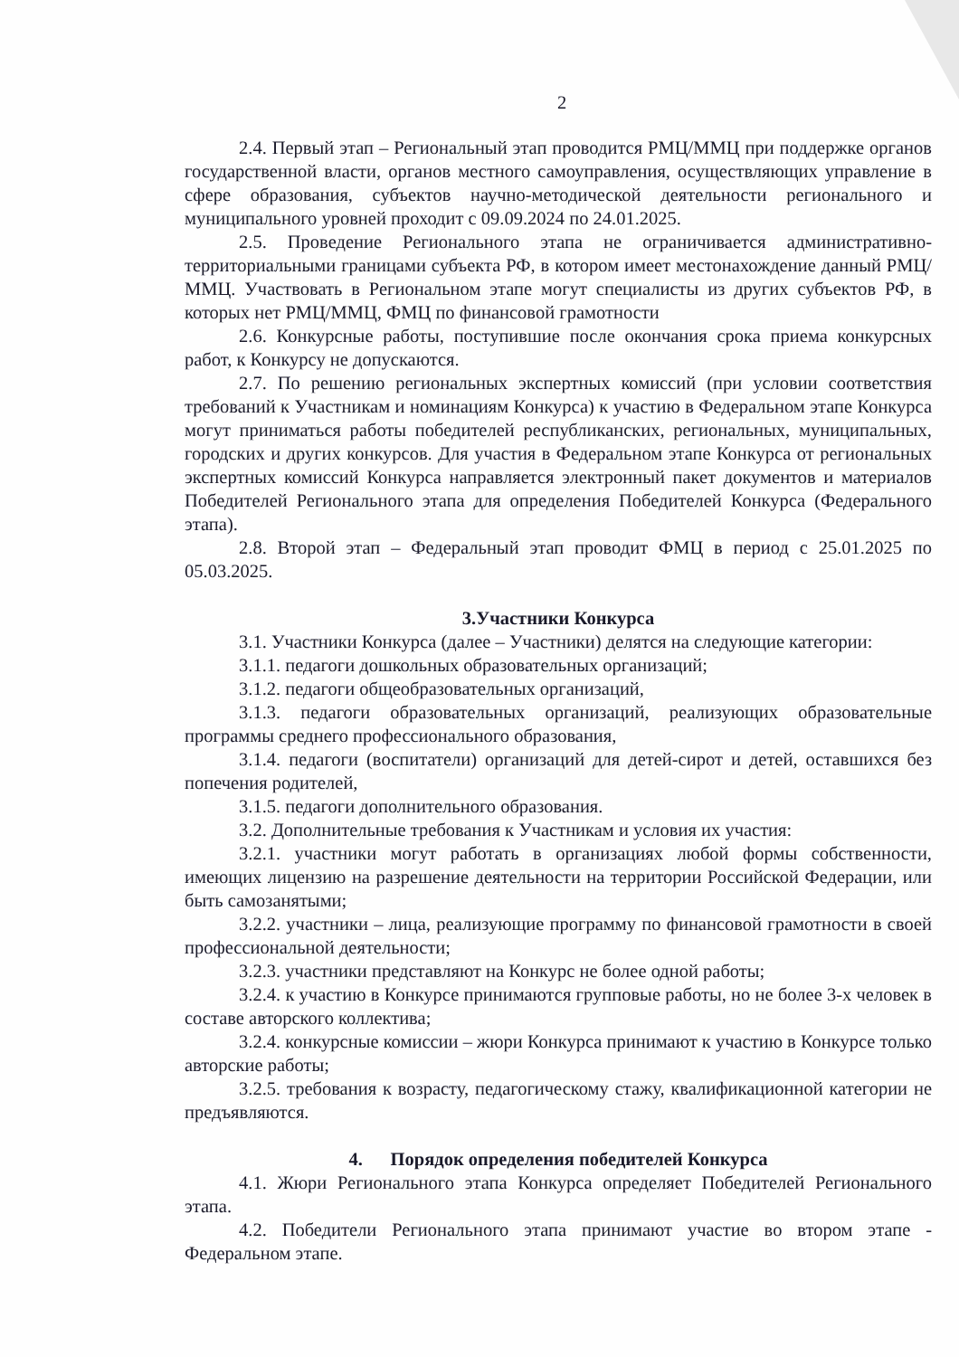2
2.4. Первый этап – Региональный этап проводится РМЦ/ММЦ при поддержке органов государственной власти, органов местного самоуправления, осуществляющих управление в сфере образования, субъектов научно-методической деятельности регионального и муниципального уровней проходит с 09.09.2024 по 24.01.2025.
2.5. Проведение Регионального этапа не ограничивается административно-территориальными границами субъекта РФ, в котором имеет местонахождение данный РМЦ/ММЦ. Участвовать в Региональном этапе могут специалисты из других субъектов РФ, в которых нет РМЦ/ММЦ, ФМЦ по финансовой грамотности
2.6. Конкурсные работы, поступившие после окончания срока приема конкурсных работ, к Конкурсу не допускаются.
2.7. По решению региональных экспертных комиссий (при условии соответствия требований к Участникам и номинациям Конкурса) к участию в Федеральном этапе Конкурса могут приниматься работы победителей республиканских, региональных, муниципальных, городских и других конкурсов. Для участия в Федеральном этапе Конкурса от региональных экспертных комиссий Конкурса направляется электронный пакет документов и материалов Победителей Регионального этапа для определения Победителей Конкурса (Федерального этапа).
2.8. Второй этап – Федеральный этап проводит ФМЦ в период с 25.01.2025 по 05.03.2025.
3.Участники Конкурса
3.1. Участники Конкурса (далее – Участники) делятся на следующие категории:
3.1.1. педагоги дошкольных образовательных организаций;
3.1.2. педагоги общеобразовательных организаций,
3.1.3. педагоги образовательных организаций, реализующих образовательные программы среднего профессионального образования,
3.1.4. педагоги (воспитатели) организаций для детей-сирот и детей, оставшихся без попечения родителей,
3.1.5. педагоги дополнительного образования.
3.2. Дополнительные требования к Участникам и условия их участия:
3.2.1. участники могут работать в организациях любой формы собственности, имеющих лицензию на разрешение деятельности на территории Российской Федерации, или быть самозанятыми;
3.2.2. участники – лица, реализующие программу по финансовой грамотности в своей профессиональной деятельности;
3.2.3. участники представляют на Конкурс не более одной работы;
3.2.4. к участию в Конкурсе принимаются групповые работы, но не более 3-х человек в составе авторского коллектива;
3.2.4. конкурсные комиссии – жюри Конкурса принимают к участию в Конкурсе только авторские работы;
3.2.5. требования к возрасту, педагогическому стажу, квалификационной категории не предъявляются.
4. Порядок определения победителей Конкурса
4.1. Жюри Регионального этапа Конкурса определяет Победителей Регионального этапа.
4.2. Победители Регионального этапа принимают участие во втором этапе - Федеральном этапе.